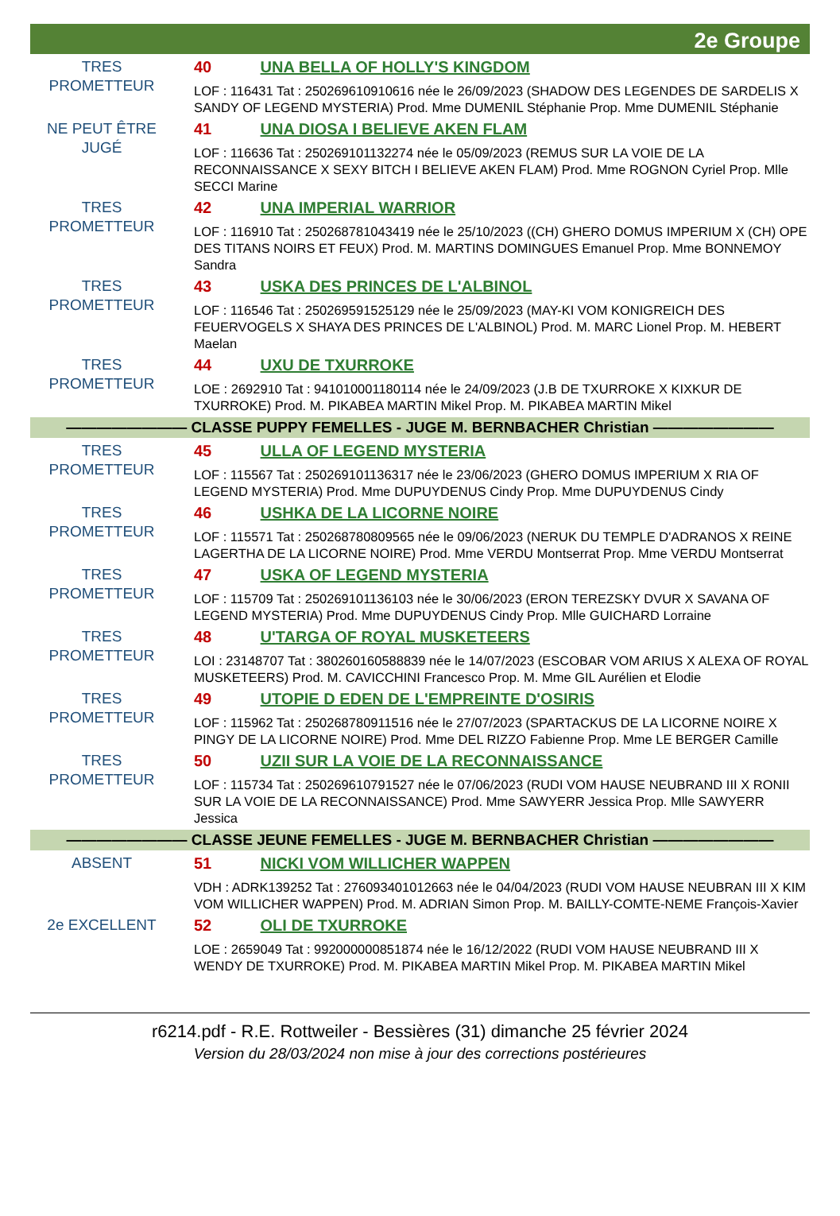2e Groupe
TRES
PROMETTEUR
40 UNA BELLA OF HOLLY'S KINGDOM
LOF : 116431 Tat : 250269610910616 née le 26/09/2023 (SHADOW DES LEGENDES DE SARDELIS X SANDY OF LEGEND MYSTERIA) Prod. Mme DUMENIL Stéphanie Prop. Mme DUMENIL Stéphanie
NE PEUT ÊTRE
JUGÉ
41 UNA DIOSA I BELIEVE AKEN FLAM
LOF : 116636 Tat : 250269101132274 née le 05/09/2023 (REMUS SUR LA VOIE DE LA RECONNAISSANCE X SEXY BITCH I BELIEVE AKEN FLAM) Prod. Mme ROGNON Cyriel Prop. Mlle SECCI Marine
TRES
PROMETTEUR
42 UNA IMPERIAL WARRIOR
LOF : 116910 Tat : 250268781043419 née le 25/10/2023 ((CH) GHERO DOMUS IMPERIUM X (CH) OPE DES TITANS NOIRS ET FEUX) Prod. M. MARTINS DOMINGUES Emanuel Prop. Mme BONNEMOY Sandra
TRES
PROMETTEUR
43 USKA DES PRINCES DE L'ALBINOL
LOF : 116546 Tat : 250269591525129 née le 25/09/2023 (MAY-KI VOM KONIGREICH DES FEUERVOGELS X SHAYA DES PRINCES DE L'ALBINOL) Prod. M. MARC Lionel Prop. M. HEBERT Maelan
TRES
PROMETTEUR
44 UXU DE TXURROKE
LOE : 2692910 Tat : 941010001180114 née le 24/09/2023 (J.B DE TXURROKE X KIXKUR DE TXURROKE) Prod. M. PIKABEA MARTIN Mikel Prop. M. PIKABEA MARTIN Mikel
———————— CLASSE PUPPY FEMELLES - JUGE M. BERNBACHER Christian ————————
TRES
PROMETTEUR
45 ULLA OF LEGEND MYSTERIA
LOF : 115567 Tat : 250269101136317 née le 23/06/2023 (GHERO DOMUS IMPERIUM X RIA OF LEGEND MYSTERIA) Prod. Mme DUPUYDENUS Cindy Prop. Mme DUPUYDENUS Cindy
TRES
PROMETTEUR
46 USHKA DE LA LICORNE NOIRE
LOF : 115571 Tat : 250268780809565 née le 09/06/2023 (NERUK DU TEMPLE D'ADRANOS X REINE LAGERTHA DE LA LICORNE NOIRE) Prod. Mme VERDU Montserrat Prop. Mme VERDU Montserrat
TRES
PROMETTEUR
47 USKA OF LEGEND MYSTERIA
LOF : 115709 Tat : 250269101136103 née le 30/06/2023 (ERON TEREZSKY DVUR X SAVANA OF LEGEND MYSTERIA) Prod. Mme DUPUYDENUS Cindy Prop. Mlle GUICHARD Lorraine
TRES
PROMETTEUR
48 U'TARGA OF ROYAL MUSKETEERS
LOI : 23148707 Tat : 380260160588839 née le 14/07/2023 (ESCOBAR VOM ARIUS X ALEXA OF ROYAL MUSKETEERS) Prod. M. CAVICCHINI Francesco Prop. M. Mme GIL Aurélien et Elodie
TRES
PROMETTEUR
49 UTOPIE D EDEN DE L'EMPREINTE D'OSIRIS
LOF : 115962 Tat : 250268780911516 née le 27/07/2023 (SPARTACKUS DE LA LICORNE NOIRE X PINGY DE LA LICORNE NOIRE) Prod. Mme DEL RIZZO Fabienne Prop. Mme LE BERGER Camille
TRES
PROMETTEUR
50 UZII SUR LA VOIE DE LA RECONNAISSANCE
LOF : 115734 Tat : 250269610791527 née le 07/06/2023 (RUDI VOM HAUSE NEUBRAND III X RONII SUR LA VOIE DE LA RECONNAISSANCE) Prod. Mme SAWYERR Jessica Prop. Mlle SAWYERR Jessica
———————— CLASSE JEUNE FEMELLES - JUGE M. BERNBACHER Christian ————————
ABSENT 51 NICKI VOM WILLICHER WAPPEN
VDH : ADRK139252 Tat : 276093401012663 née le 04/04/2023 (RUDI VOM HAUSE NEUBRAN III X KIM VOM WILLICHER WAPPEN) Prod. M. ADRIAN Simon Prop. M. BAILLY-COMTE-NEME François-Xavier
2e EXCELLENT 52 OLI DE TXURROKE
LOE : 2659049 Tat : 992000000851874 née le 16/12/2022 (RUDI VOM HAUSE NEUBRAND III X WENDY DE TXURROKE) Prod. M. PIKABEA MARTIN Mikel Prop. M. PIKABEA MARTIN Mikel
r6214.pdf - R.E. Rottweiler - Bessières (31) dimanche 25 février 2024
Version du 28/03/2024 non mise à jour des corrections postérieures